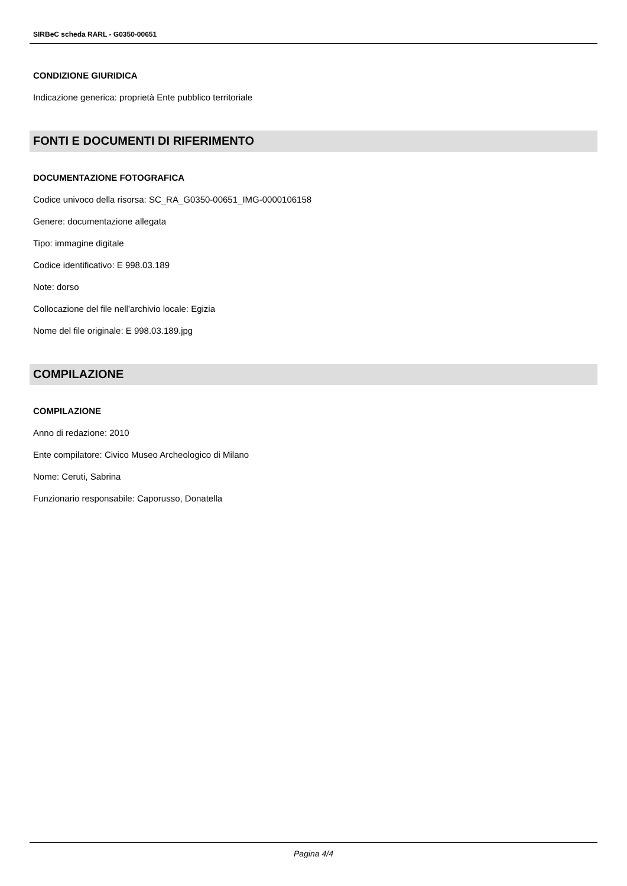SIRBeC scheda RARL - G0350-00651
CONDIZIONE GIURIDICA
Indicazione generica: proprietà Ente pubblico territoriale
FONTI E DOCUMENTI DI RIFERIMENTO
DOCUMENTAZIONE FOTOGRAFICA
Codice univoco della risorsa: SC_RA_G0350-00651_IMG-0000106158
Genere: documentazione allegata
Tipo: immagine digitale
Codice identificativo: E 998.03.189
Note: dorso
Collocazione del file nell'archivio locale: Egizia
Nome del file originale: E 998.03.189.jpg
COMPILAZIONE
COMPILAZIONE
Anno di redazione: 2010
Ente compilatore: Civico Museo Archeologico di Milano
Nome: Ceruti, Sabrina
Funzionario responsabile: Caporusso, Donatella
Pagina 4/4